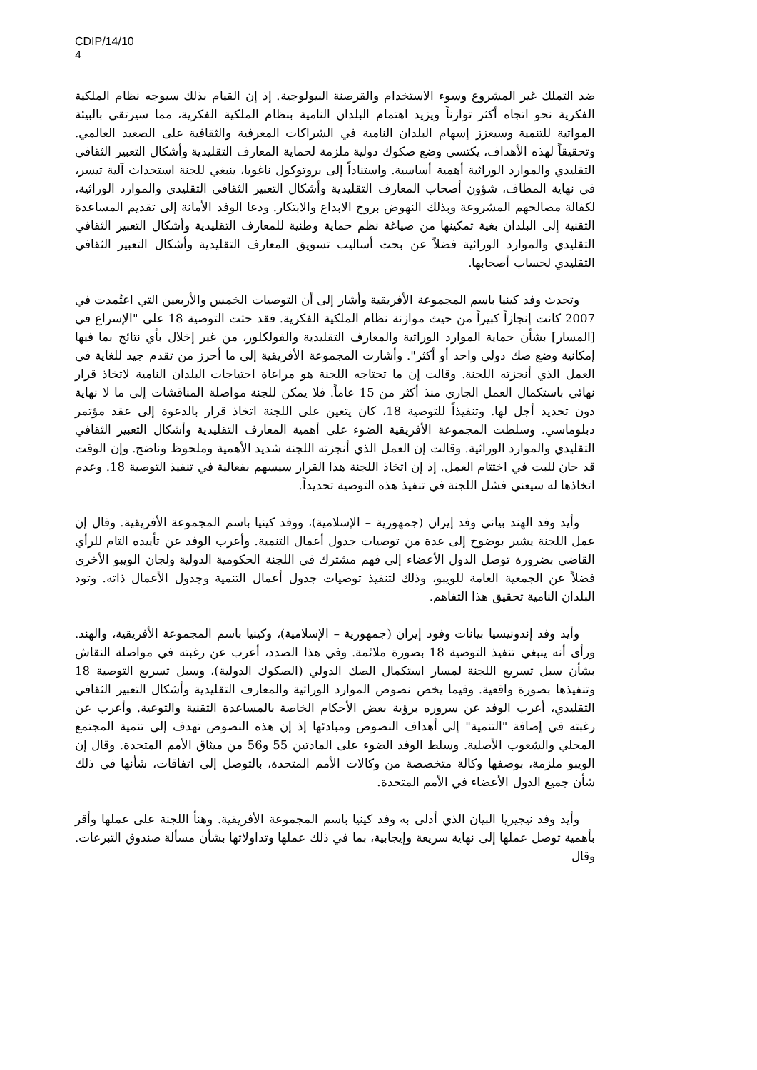CDIP/14/10
4
ضد التملك غير المشروع وسوء الاستخدام والقرصنة البيولوجية. إذ إن القيام بذلك سيوجه نظام الملكية الفكرية نحو اتجاه أكثر توازناً ويزيد اهتمام البلدان النامية بنظام الملكية الفكرية، مما سيرتقي بالبيئة المواتية للتنمية وسيعزز إسهام البلدان النامية في الشراكات المعرفية والثقافية على الصعيد العالمي. وتحقيقاً لهذه الأهداف، يكتسي وضع صكوك دولية ملزمة لحماية المعارف التقليدية وأشكال التعبير الثقافي التقليدي والموارد الوراثية أهمية أساسية. واستناداً إلى بروتوكول ناغويا، ينبغي للجنة استحداث آلية تيسر، في نهاية المطاف، شؤون أصحاب المعارف التقليدية وأشكال التعبير الثقافي التقليدي والموارد الوراثية، لكفالة مصالحهم المشروعة وبذلك النهوض بروح الابداع والابتكار. ودعا الوفد الأمانة إلى تقديم المساعدة التقنية إلى البلدان بغية تمكينها من صياغة نظم حماية وطنية للمعارف التقليدية وأشكال التعبير الثقافي التقليدي والموارد الوراثية فضلاً عن بحث أساليب تسويق المعارف التقليدية وأشكال التعبير الثقافي التقليدي لحساب أصحابها.
وتحدث وفد كينيا باسم المجموعة الأفريقية وأشار إلى أن التوصيات الخمس والأربعين التي اعتُمدت في 2007 كانت إنجازاً كبيراً من حيث موازنة نظام الملكية الفكرية. فقد حثت التوصية 18 على "الإسراع في [المسار] بشأن حماية الموارد الوراثية والمعارف التقليدية والفولكلور، من غير إخلال بأي نتائج بما فيها إمكانية وضع صك دولي واحد أو أكثر". وأشارت المجموعة الأفريقية إلى ما أحرز من تقدم جيد للغاية في العمل الذي أنجزته اللجنة. وقالت إن ما تحتاجه اللجنة هو مراعاة احتياجات البلدان النامية لاتخاذ قرار نهائي باستكمال العمل الجاري منذ أكثر من 15 عاماً. فلا يمكن للجنة مواصلة المناقشات إلى ما لا نهاية دون تحديد أجل لها. وتنفيذاً للتوصية 18، كان يتعين على اللجنة اتخاذ قرار بالدعوة إلى عقد مؤتمر دبلوماسي. وسلطت المجموعة الأفريقية الضوء على أهمية المعارف التقليدية وأشكال التعبير الثقافي التقليدي والموارد الوراثية. وقالت إن العمل الذي أنجزته اللجنة شديد الأهمية وملحوظ وناضج. وإن الوقت قد حان للبت في اختتام العمل. إذ إن اتخاذ اللجنة هذا القرار سيسهم بفعالية في تنفيذ التوصية 18. وعدم اتخاذها له سيعني فشل اللجنة في تنفيذ هذه التوصية تحديداً.
وأيد وفد الهند بياني وفد إيران (جمهورية – الإسلامية)، ووفد كينيا باسم المجموعة الأفريقية. وقال إن عمل اللجنة يشير بوضوح إلى عدة من توصيات جدول أعمال التنمية. وأعرب الوفد عن تأييده التام للرأي القاضي بضرورة توصل الدول الأعضاء إلى فهم مشترك في اللجنة الحكومية الدولية ولجان الويبو الأخرى فضلاً عن الجمعية العامة للويبو، وذلك لتنفيذ توصيات جدول أعمال التنمية وجدول الأعمال ذاته. وتود البلدان النامية تحقيق هذا التفاهم.
وأيد وفد إندونيسيا بيانات وفود إيران (جمهورية – الإسلامية)، وكينيا باسم المجموعة الأفريقية، والهند. ورأى أنه ينبغي تنفيذ التوصية 18 بصورة ملائمة. وفي هذا الصدد، أعرب عن رغبته في مواصلة النقاش بشأن سبل تسريع اللجنة لمسار استكمال الصك الدولي (الصكوك الدولية)، وسبل تسريع التوصية 18 وتنفيذها بصورة واقعية. وفيما يخص نصوص الموارد الوراثية والمعارف التقليدية وأشكال التعبير الثقافي التقليدي، أعرب الوفد عن سروره برؤية بعض الأحكام الخاصة بالمساعدة التقنية والتوعية. وأعرب عن رغبته في إضافة "التنمية" إلى أهداف النصوص ومبادئها إذ إن هذه النصوص تهدف إلى تنمية المجتمع المحلي والشعوب الأصلية. وسلط الوفد الضوء على المادتين 55 و56 من ميثاق الأمم المتحدة. وقال إن الويبو ملزمة، بوصفها وكالة متخصصة من وكالات الأمم المتحدة، بالتوصل إلى اتفاقات، شأنها في ذلك شأن جميع الدول الأعضاء في الأمم المتحدة.
وأيد وفد نيجيريا البيان الذي أدلى به وفد كينيا باسم المجموعة الأفريقية. وهنأ اللجنة على عملها وأقر بأهمية توصل عملها إلى نهاية سريعة وإيجابية، بما في ذلك عملها وتداولاتها بشأن مسألة صندوق التبرعات. وقال